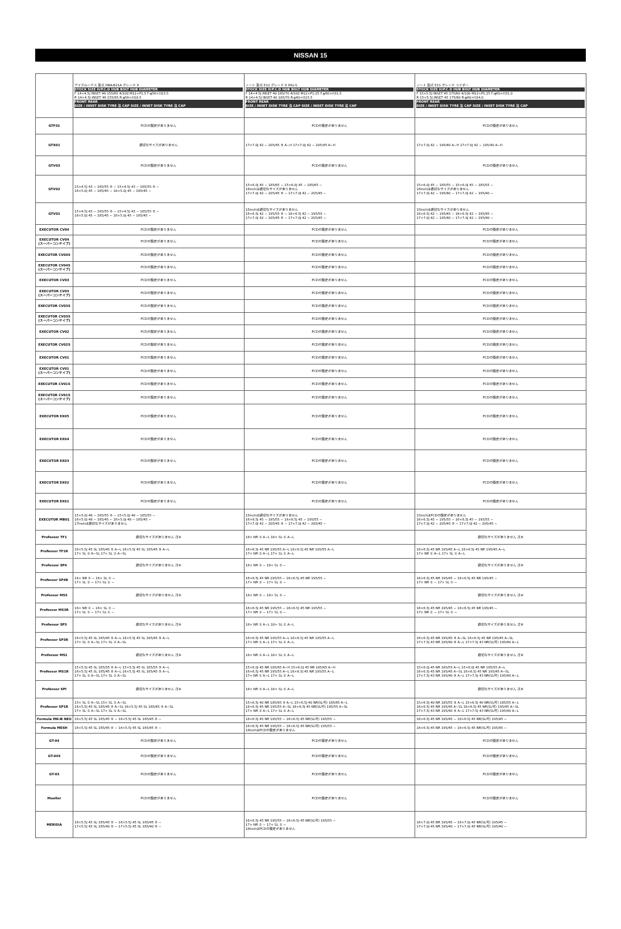NISSAN 15
| | デイズルークス 型式 DBA-B21A グレード X STOCK SIZE H/P.C.D HUB BOLT HUB DIAMETER F 14×4.5J INSET 46 155/65 4/100 M12×P1.5 F:φ56×H23.5 R 14×4.5J INSET 46 155/65 R:φ56×H18.5 FRONT REAR SIZE / INSET DISK TYRE 注 CAP SIZE / INSET DISK TYRE 注 CAP | ノート 型式 E12 グレード X DIG-S STOCK SIZE H/P.C.D HUB BOLT HUB DIAMETER F 14×4.5J INSET 40 185/70 4/100 M12×P1.25 F:φ60×H31.5 R 14×4.5J INSET 40 185/70 R:φ60×H23.5 FRONT REAR SIZE / INSET DISK TYRE 注 CAP SIZE / INSET DISK TYRE 注 CAP | ノート 型式 E11 グレード ライダー STOCK SIZE H/P.C.D HUB BOLT HUB DIAMETER F 15×5.5J INSET 45 175/60 4/100 M12×P1.25 F:φ60×H31.0 R 15×5.5J INSET 45 175/60 R:φ60×H24.0 FRONT REAR SIZE / INSET DISK TYRE 注 CAP SIZE / INSET DISK TYRE 注 CAP |
| GTF01 | PCDの設定がありません | PCDの設定がありません | PCDの設定がありません |
| GTX01 | 適切なサイズがありません | 17×7.0J 42 − 205/45 ⑤ A−H 17×7.0J 42 − 205/45 A−H | 17×7.0J 42 − 195/40 A−H 17×7.0J 42 − 195/40 A−H |
| GTV03 | PCDの設定がありません | PCDの設定がありません | PCDの設定がありません |
| GTV02 | 15×4.5J 43 − 165/55 ⑤ − 15×4.5J 43 − 165/55 ⑤ − 16×5.0J 45 − 165/45 − 16×5.0J 45 − 165/45 − | 15×6.0J 45 − 185/65 − 15×6.0J 45 − 185/65 − 16inchは適切なサイズがありません 17×7.0J 42 − 205/45 ⑤ − 17×7.0J 42 − 205/45 − | 15×6.0J 45 − 185/55 − 15×6.0J 45 − 185/55 − 16inchは適切なサイズがありません 17×7.0J 42 − 195/40 − 17×7.0J 42 − 195/40 − |
| GTV01 | 15×4.5J 43 − 165/55 ⑤ − 15×4.5J 43 − 165/55 ⑤ − 16×5.0J 45 − 165/45 − 16×5.0J 45 − 165/45 − | 15inchは適切なサイズがありません 16×6.5J 42 − 195/55 ⑤ − 16×6.5J 42 − 195/55 − 17×7.0J 42 − 205/45 ⑤ − 17×7.0J 42 − 205/45 − | 15inchは適切なサイズがありません 16×6.5J 42 − 195/45 − 16×6.5J 42 − 195/45 − 17×7.0J 42 − 195/40 − 17×7.0J 42 − 195/40 − |
| EXECUTOR CV04 | PCDの設定がありません | PCDの設定がありません | PCDの設定がありません |
| EXECUTOR CV04 (スーパーコンケイブ) | PCDの設定がありません | PCDの設定がありません | PCDの設定がありません |
| EXECUTOR CV04S | PCDの設定がありません | PCDの設定がありません | PCDの設定がありません |
| EXECUTOR CV04S (スーパーコンケイブ) | PCDの設定がありません | PCDの設定がありません | PCDの設定がありません |
| EXECUTOR CV03 | PCDの設定がありません | PCDの設定がありません | PCDの設定がありません |
| EXECUTOR CV03 (スーパーコンケイブ) | PCDの設定がありません | PCDの設定がありません | PCDの設定がありません |
| EXECUTOR CV03S | PCDの設定がありません | PCDの設定がありません | PCDの設定がありません |
| EXECUTOR CV03S (スーパーコンケイブ) | PCDの設定がありません | PCDの設定がありません | PCDの設定がありません |
| EXECUTOR CV02 | PCDの設定がありません | PCDの設定がありません | PCDの設定がありません |
| EXECUTOR CV02S | PCDの設定がありません | PCDの設定がありません | PCDの設定がありません |
| EXECUTOR CV01 | PCDの設定がありません | PCDの設定がありません | PCDの設定がありません |
| EXECUTOR CV01 (スーパーコンケイブ) | PCDの設定がありません | PCDの設定がありません | PCDの設定がありません |
| EXECUTOR CV01S | PCDの設定がありません | PCDの設定がありません | PCDの設定がありません |
| EXECUTOR CV01S (スーパーコンケイブ) | PCDの設定がありません | PCDの設定がありません | PCDの設定がありません |
| EXECUTOR EX05 | PCDの設定がありません | PCDの設定がありません | PCDの設定がありません |
| EXECUTOR EX04 | PCDの設定がありません | PCDの設定がありません | PCDの設定がありません |
| EXECUTOR EX03 | PCDの設定がありません | PCDの設定がありません | PCDの設定がありません |
| EXECUTOR EX02 | PCDの設定がありません | PCDの設定がありません | PCDの設定がありません |
| EXECUTOR EX01 | PCDの設定がありません | PCDの設定がありません | PCDの設定がありません |
| EXECUTOR MB01 | 15×5.0J 48 − 165/55 ⑤ − 15×5.0J 48 − 165/55 − 16×5.0J 48 − 165/45 − 16×5.0J 48 − 165/45 − 17inchは適切なサイズがありません | 15inchは適切なサイズがありません 16×6.5J 45 − 195/55 − 16×6.5J 45 − 195/55 − 17×7.0J 42 − 205/45 ⑤ − 17×7.0J 42 − 205/45 − | 15inchはPCDの設定がありません 16×6.5J 45 − 195/55 − 16×6.5J 45 − 195/55 − 17×7.0J 42 − 205/45 ⑤ − 17×7.0J 42 − 205/45 − |
| Professor TF1 | 適切なサイズがありません 注④ | 18× NR ① A−L 18× SL ① A−L | 適切なサイズがありません 注④ |
| Professor TF1R | 16×5.5J 45 SL 165/45 ⑤ A−L 16×5.5J 45 SL 165/45 ⑤ A−L 17× SL ① A−SL 17× SL ① A−SL | 16×6.5J 45 NR 195/55 A−L 16×6.5J 45 NR 195/55 A−L 17× NR ① A−L 17× SL ① A−L | 16×6.5J 45 NR 195/45 A−L 16×6.5J 45 NR 195/45 A−L 17× NR ① A−L 17× SL ① A−L |
| Professor SP4 | 適切なサイズがありません 注④ | 18× NR ① − 18× SL ① − | 適切なサイズがありません 注④ |
| Professor SP4R | 16× NR ① − 16× SL ① − 17× SL ① − 17× SL ① − | 16×6.5J 45 NR 195/55 − 16×6.5J 45 NR 195/55 − 17× NR ① − 17× SL ① − | 16×6.5J 45 NR 195/45 − 16×6.5J 45 NR 195/45 − 17× NR ① − 17× SL ① − |
| Professor MS3 | 適切なサイズがありません 注④ | 18× NR ① − 18× SL ① − | 適切なサイズがありません 注④ |
| Professor MS3R | 16× NR ① − 16× SL ① − 17× SL ① − 17× SL ① − | 16×6.5J 45 NR 195/55 − 16×6.5J 45 NR 195/55 − 17× NR ① − 17× SL ① − | 16×6.5J 45 NR 195/45 − 16×6.5J 45 NR 195/45 − 17× NR ① − 17× SL ① − |
| Professor SP3 | 適切なサイズがありません 注④ | 18× NR ① A−L 18× SL ① A−L | 適切なサイズがありません 注④ |
| Professor SP3R | 16×5.5J 45 SL 165/45 ⑤ A−L 16×5.5J 45 SL 165/45 ⑤ A−L 17× SL ① A−SL 17× SL ① A−SL | 16×6.5J 45 NR 195/55 A−L 16×6.5J 45 NR 195/55 A−L 17× NR ① A−L 17× SL ① A−L | 16×6.5J 45 NR 195/45 ⑤ A−SL 16×6.5J 45 NR 195/45 A−SL 17×7.5J 43 NR 195/40 ⑤ A−L 17×7.5J 43 NR(SL可) 195/40 A−L |
| Professor MS1 | 適切なサイズがありません 注④ | 18× NR ① A−L 18× SL ① A−L | 適切なサイズがありません 注④ |
| Professor MS1R | 15×5.5J 45 SL 165/55 ⑤ A−L 15×5.5J 45 SL 165/55 ⑤ A−L 16×5.5J 45 SL 165/45 ⑤ A−L 16×5.5J 45 SL 165/45 ⑤ A−L 17× SL ① A−SL 17× SL ① A−SL | 15×6.0J 45 NR 185/65 A−H 15×6.0J 45 NR 185/65 A−H 16×6.5J 45 NR 195/55 A−L 16×6.5J 45 NR 195/55 A−L 17× NR ① A−L 17× SL ① A−L | 15×6.0J 45 NR 185/55 A−L 15×6.0J 45 NR 185/55 A−L 16×6.5J 45 NR 195/45 A−SL 16×6.5J 45 NR 195/45 A−SL 17×7.5J 43 NR 195/40 ⑤ A−L 17×7.5J 43 NR(SL可) 195/40 A−L |
| Professor SPI | 適切なサイズがありません 注④ | 18× NR ① A−L 18× SL ① A−L | 適切なサイズがありません 注④ |
| Professor SP1R | 15× SL ① A−SL 15× SL ① A−SL 16×5.5J 45 SL 165/45 ⑤ A−SL 16×5.5J 45 SL 165/45 ⑤ A−SL 17× SL ① A−SL 17× SL ① A−SL | 15×6.5J 40 NR 185/65 ⑤ A−L 15×6.5J 40 NR(SL可) 185/65 A−L 16×6.5J 45 NR 195/55 A−SL 16×6.5J 45 NR(SL可) 195/55 A−SL 17× NR ① A−L 17× SL ① A−L | 15×6.5J 40 NR 185/55 ⑤ A−L 15×6.5J 40 NR(SL可) 185/55 A−L 16×6.5J 45 NR 195/45 A−SL 16×6.5J 45 NR(SL可) 195/45 A−SL 17×7.5J 43 NR 195/40 ⑤ A−L 17×7.5J 43 NR(SL可) 195/40 A−L |
| Formula MK-Ⅲ NEO | 16×5.5J 45 SL 165/45 ⑤ − 16×5.5J 45 SL 165/45 ⑤ − | 16×6.5J 45 NR 195/55 − 16×6.5J 45 NR(SL可) 195/55 − | 16×6.5J 45 NR 195/45 − 16×6.5J 45 NR(SL可) 195/45 − |
| Formula MESH | 16×5.5J 45 SL 165/45 ⑤ − 16×5.5J 45 SL 165/45 ⑤ − | 16×6.5J 45 NR 195/55 − 16×6.5J 45 NR(SL可) 195/55 − 18inchはPCDの設定がありません | 16×6.5J 45 NR 195/45 − 16×6.5J 45 NR(SL可) 195/45 − |
| GT-04 | PCDの設定がありません | PCDの設定がありません | PCDの設定がありません |
| GT-04S | PCDの設定がありません | PCDの設定がありません | PCDの設定がありません |
| GT-03 | PCDの設定がありません | PCDの設定がありません | PCDの設定がありません |
| Mueller | PCDの設定がありません | PCDの設定がありません | PCDの設定がありません |
| MERISIA | 16×5.5J 45 SL 165/45 ⑤ − 16×5.5J 45 SL 165/45 ⑤ − 17×5.5J 45 SL 165/40 ⑤ − 17×5.5J 45 SL 165/40 ⑤ − | 16×6.5J 45 NR 195/55 − 16×6.5J 45 NR(SL可) 195/55 − 17× NR ① − 17× SL ① − 18inchはPCDの設定がありません | 16×7.0J 45 NR 195/45 − 16×7.0J 45 NR(SL可) 195/45 − 17×7.0J 45 NR 195/40 − 17×7.0J 45 NR(SL可) 195/40 − |